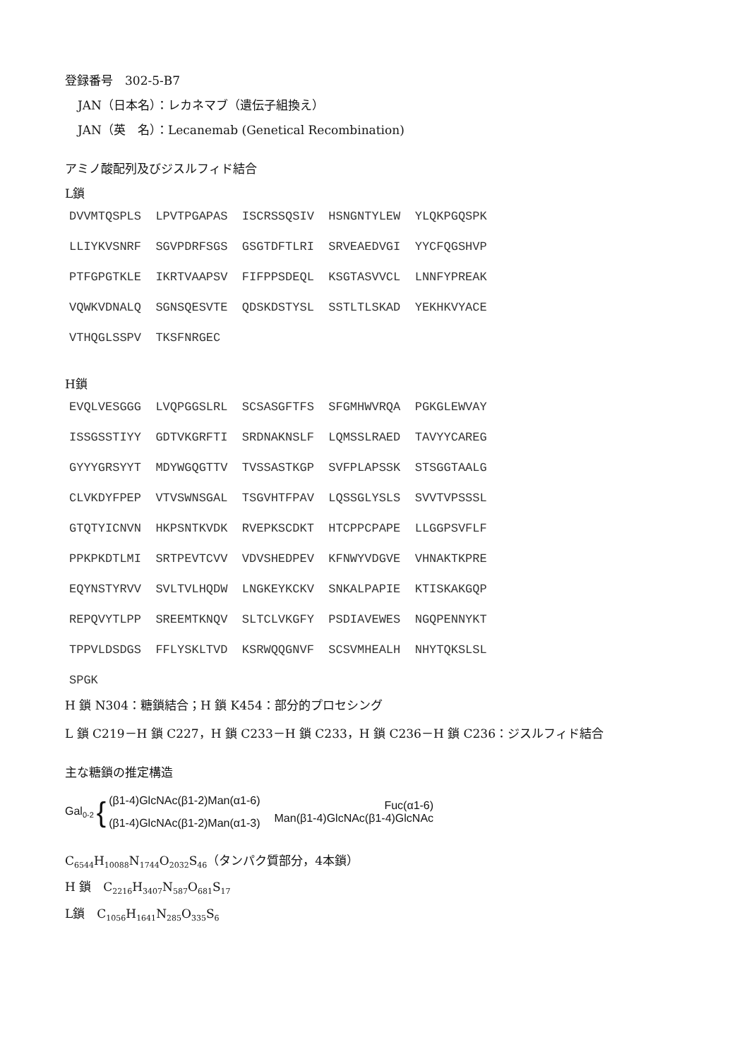登録番号　302-5-B7
JAN（日本名）：レカネマブ（遺伝子組換え）
JAN（英　名）：Lecanemab (Genetical Recombination)
アミノ酸配列及びジスルフィド結合
L鎖
DVVMTQSPLS  LPVTPGAPAS  ISCRSSQSIV  HSNGNTYLEW  YLQKPGQSPK
LLIYKVSNRF  SGVPDRFSGS  GSGTDFTLRI  SRVEAEDVGI  YYCFQGSHVP
PTFGPGTKLE  IKRTVAAPSV  FIFPPSDEQL  KSGTASVVCL  LNNFYPREAK
VQWKVDNALQ  SGNSQESVTE  QDSKDSTYSL  SSTLTLSKAD  YEKHKVYACE
VTHQGLSSPV  TKSFNRGEC
H鎖
EVQLVESGGG  LVQPGGSLRL  SCSASGFTFS  SFGMHWVRQA  PGKGLEWVAY
ISSGSSTIYY  GDTVKGRFTI  SRDNAKNSLF  LQMSSLRAED  TAVYYCAREG
GYYYGRSYYT  MDYWGQGTTV  TVSSASTKGP  SVFPLAPSSK  STSGGTAALG
CLVKDYFPEP  VTVSWNSGAL  TSGVHTFPAV  LQSSGLYSLS  SVVTVPSSSL
GTQTYICNVN  HKPSNTKVDK  RVEPKSCDKT  HTCPPCPAPE  LLGGPSVFLF
PPKPKDTLMI  SRTPEVTCVV  VDVSHEDPEV  KFNWYVDGVE  VHNAKTKPRE
EQYNSTYRVV  SVLTVLHQDW  LNGKEYKCKV  SNKALPAPIE  KTISKAKGQP
REPQVYTLPP  SREEMTKNQV  SLTCLVKGFY  PSDIAVEWES  NGQPENNYKT
TPPVLDSDGS  FFLYSKLTVD  KSRWQQGNVF  SCSVMHEALH  NHYTQKSLSL
SPGK
H 鎖 N304：糖鎖結合；H 鎖 K454：部分的プロセシング
L 鎖 C219－H 鎖 C227，H 鎖 C233－H 鎖 C233，H 鎖 C236－H 鎖 C236：ジスルフィド結合
主な糖鎖の推定構造
Gal<sub>0-2</sub>
{
(β1-4)GlcNAc(β1-2)Man(α1-6)
(β1-4)GlcNAc(β1-2)Man(α1-3)
Fuc(α1-6)
Man(β1-4)GlcNAc(β1-4)GlcNAc
C<sub>6544</sub>H<sub>10088</sub>N<sub>1744</sub>O<sub>2032</sub>S<sub>46</sub>（タンパク質部分，4本鎖）
H 鎖　C<sub>2216</sub>H<sub>3407</sub>N<sub>587</sub>O<sub>681</sub>S<sub>17</sub>
L鎖　C<sub>1056</sub>H<sub>1641</sub>N<sub>285</sub>O<sub>335</sub>S<sub>6</sub>